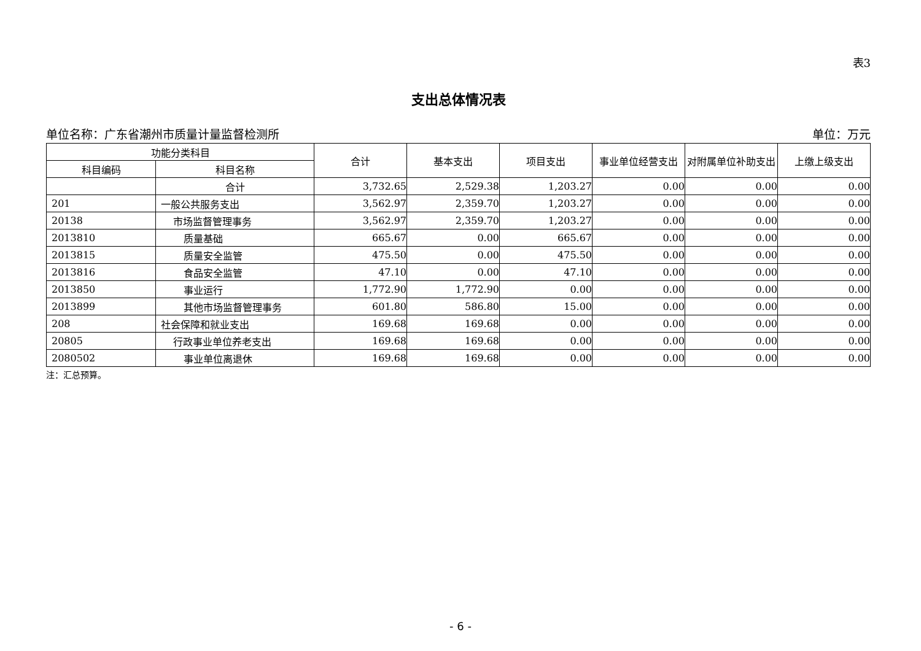表3
支出总体情况表
单位名称：广东省潮州市质量计量监督检测所 单位：万元
| 功能分类科目 | | 合计 | 基本支出 | 项目支出 | 事业单位经营支出 | 对附属单位补助支出 | 上缴上级支出 |
| --- | --- | --- | --- | --- | --- | --- | --- |
| 科目编码 | 科目名称 | | | | | | |
| | 合计 | 3,732.65 | 2,529.38 | 1,203.27 | 0.00 | 0.00 | 0.00 |
| 201 | 一般公共服务支出 | 3,562.97 | 2,359.70 | 1,203.27 | 0.00 | 0.00 | 0.00 |
| 20138 | 市场监督管理事务 | 3,562.97 | 2,359.70 | 1,203.27 | 0.00 | 0.00 | 0.00 |
| 2013810 | 质量基础 | 665.67 | 0.00 | 665.67 | 0.00 | 0.00 | 0.00 |
| 2013815 | 质量安全监管 | 475.50 | 0.00 | 475.50 | 0.00 | 0.00 | 0.00 |
| 2013816 | 食品安全监管 | 47.10 | 0.00 | 47.10 | 0.00 | 0.00 | 0.00 |
| 2013850 | 事业运行 | 1,772.90 | 1,772.90 | 0.00 | 0.00 | 0.00 | 0.00 |
| 2013899 | 其他市场监督管理事务 | 601.80 | 586.80 | 15.00 | 0.00 | 0.00 | 0.00 |
| 208 | 社会保障和就业支出 | 169.68 | 169.68 | 0.00 | 0.00 | 0.00 | 0.00 |
| 20805 | 行政事业单位养老支出 | 169.68 | 169.68 | 0.00 | 0.00 | 0.00 | 0.00 |
| 2080502 | 事业单位离退休 | 169.68 | 169.68 | 0.00 | 0.00 | 0.00 | 0.00 |
注：汇总预算。
- 6 -